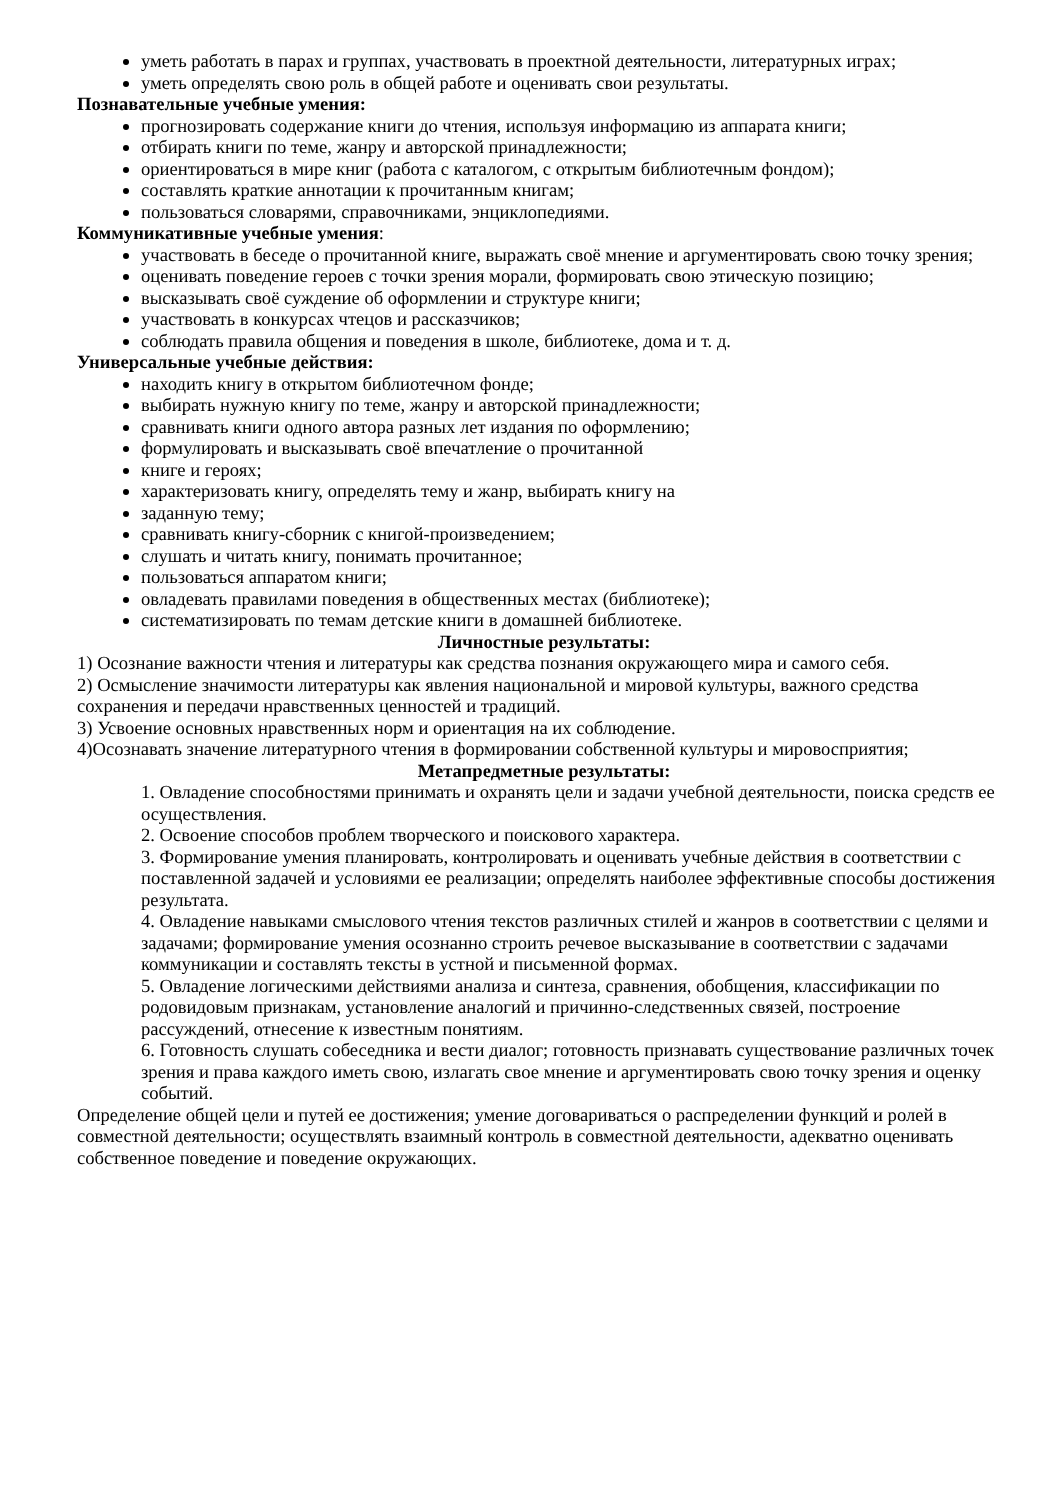уметь работать в парах и группах, участвовать в проектной деятельности, литературных играх;
уметь определять свою роль в общей работе и оценивать свои результаты.
Познавательные учебные умения:
прогнозировать содержание книги до чтения, используя информацию из аппарата книги;
отбирать книги по теме, жанру и авторской принадлежности;
ориентироваться в мире книг (работа с каталогом, с открытым библиотечным фондом);
составлять краткие аннотации к прочитанным книгам;
пользоваться словарями, справочниками, энциклопедиями.
Коммуникативные учебные умения:
участвовать в беседе о прочитанной книге, выражать своё мнение и аргументировать свою точку зрения;
оценивать поведение героев с точки зрения морали, формировать свою этическую позицию;
высказывать своё суждение об оформлении и структуре книги;
участвовать в конкурсах чтецов и рассказчиков;
соблюдать правила общения и поведения в школе, библиотеке, дома и т. д.
Универсальные учебные действия:
находить книгу в открытом библиотечном фонде;
выбирать нужную книгу по теме, жанру и авторской принадлежности;
сравнивать книги одного автора разных лет издания по оформлению;
формулировать и высказывать своё впечатление о прочитанной
книге и героях;
характеризовать книгу, определять тему и жанр, выбирать книгу на
заданную тему;
сравнивать книгу-сборник с книгой-произведением;
слушать и читать книгу, понимать прочитанное;
пользоваться аппаратом книги;
овладевать правилами поведения в общественных местах (библиотеке);
систематизировать по темам детские книги в домашней библиотеке.
Личностные результаты:
1) Осознание важности чтения и литературы как средства познания окружающего мира и самого себя.
2) Осмысление значимости литературы как явления национальной и мировой культуры, важного средства сохранения и передачи нравственных ценностей и традиций.
3) Усвоение основных нравственных норм и ориентация на их соблюдение.
4)Осознавать значение литературного чтения в формировании собственной культуры и мировосприятия;
Метапредметные результаты:
1. Овладение способностями принимать и охранять цели и задачи учебной деятельности, поиска средств ее осуществления.
2. Освоение способов проблем творческого и поискового характера.
3. Формирование умения планировать, контролировать и оценивать учебные действия в соответствии с поставленной задачей и условиями ее реализации; определять наиболее эффективные способы достижения результата.
4. Овладение навыками смыслового чтения текстов различных стилей и жанров в соответствии с целями и задачами; формирование умения осознанно строить речевое высказывание в соответствии с задачами коммуникации и составлять тексты в устной и письменной формах.
5. Овладение логическими действиями анализа и синтеза, сравнения, обобщения, классификации по родовидовым признакам, установление аналогий и причинно-следственных связей, построение рассуждений, отнесение к известным понятиям.
6. Готовность слушать собеседника и вести диалог; готовность признавать существование различных точек зрения и права каждого иметь свою, излагать свое мнение и аргументировать свою точку зрения и оценку событий.
Определение общей цели и путей ее достижения; умение договариваться о распределении функций и ролей в совместной деятельности; осуществлять взаимный контроль в совместной деятельности, адекватно оценивать собственное поведение и поведение окружающих.